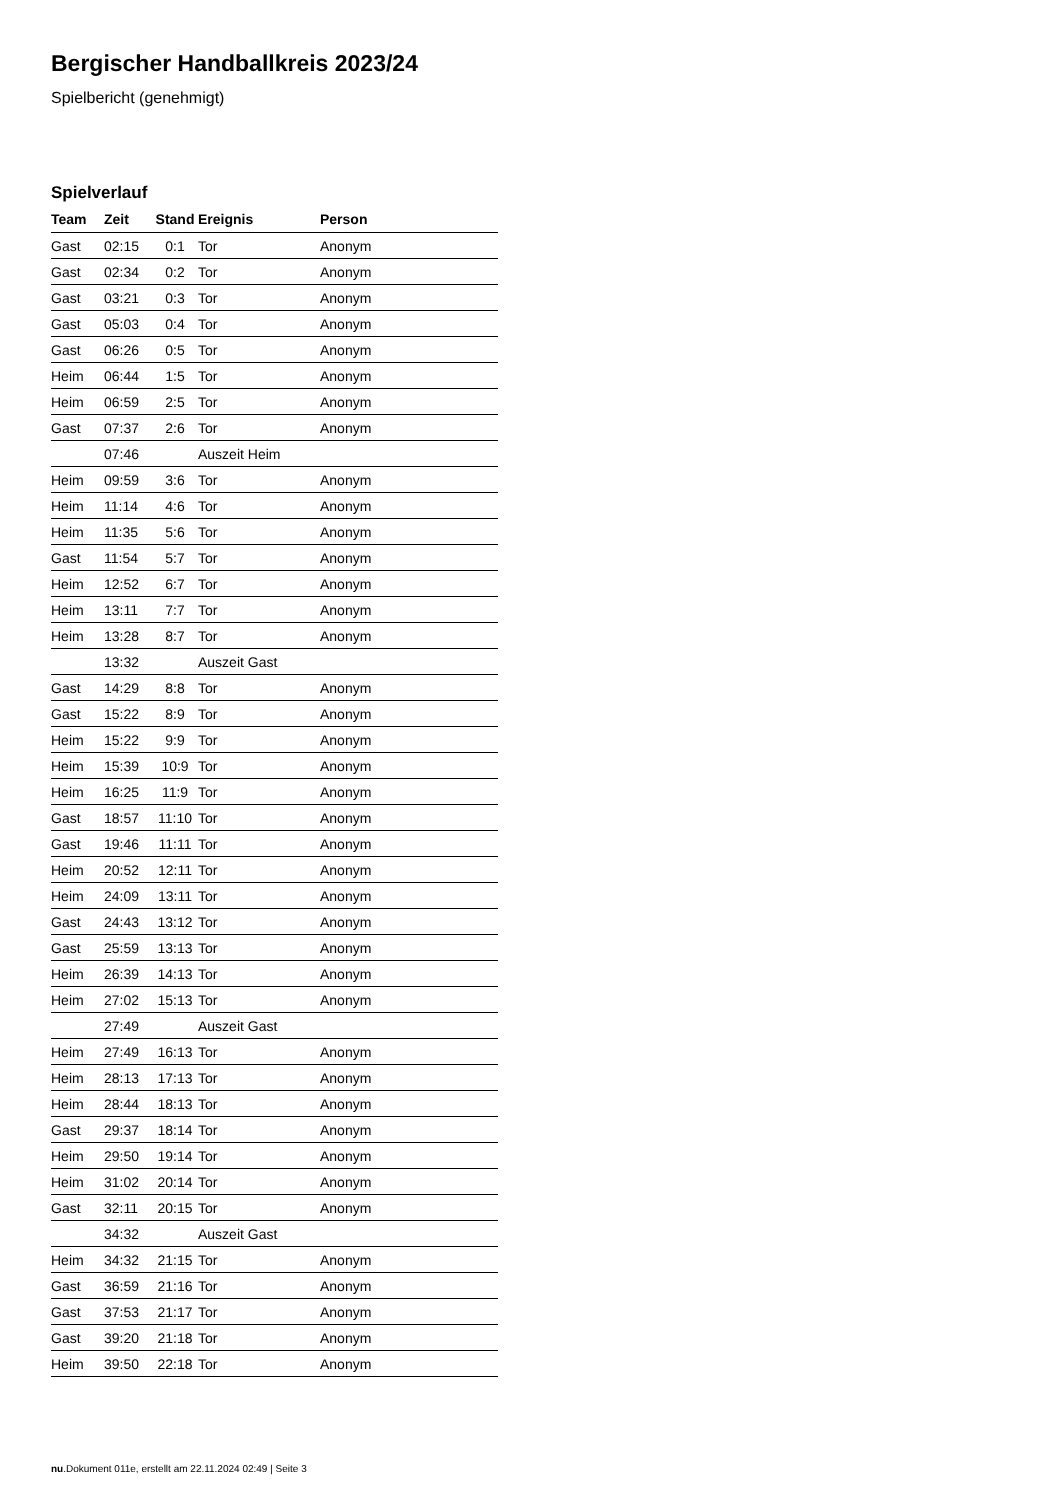Bergischer Handballkreis 2023/24
Spielbericht (genehmigt)
Spielverlauf
| Team | Zeit | Stand | Ereignis | Person |
| --- | --- | --- | --- | --- |
| Gast | 02:15 | 0:1 | Tor | Anonym |
| Gast | 02:34 | 0:2 | Tor | Anonym |
| Gast | 03:21 | 0:3 | Tor | Anonym |
| Gast | 05:03 | 0:4 | Tor | Anonym |
| Gast | 06:26 | 0:5 | Tor | Anonym |
| Heim | 06:44 | 1:5 | Tor | Anonym |
| Heim | 06:59 | 2:5 | Tor | Anonym |
| Gast | 07:37 | 2:6 | Tor | Anonym |
| | 07:46 | | Auszeit Heim | |
| Heim | 09:59 | 3:6 | Tor | Anonym |
| Heim | 11:14 | 4:6 | Tor | Anonym |
| Heim | 11:35 | 5:6 | Tor | Anonym |
| Gast | 11:54 | 5:7 | Tor | Anonym |
| Heim | 12:52 | 6:7 | Tor | Anonym |
| Heim | 13:11 | 7:7 | Tor | Anonym |
| Heim | 13:28 | 8:7 | Tor | Anonym |
| | 13:32 | | Auszeit Gast | |
| Gast | 14:29 | 8:8 | Tor | Anonym |
| Gast | 15:22 | 8:9 | Tor | Anonym |
| Heim | 15:22 | 9:9 | Tor | Anonym |
| Heim | 15:39 | 10:9 | Tor | Anonym |
| Heim | 16:25 | 11:9 | Tor | Anonym |
| Gast | 18:57 | 11:10 | Tor | Anonym |
| Gast | 19:46 | 11:11 | Tor | Anonym |
| Heim | 20:52 | 12:11 | Tor | Anonym |
| Heim | 24:09 | 13:11 | Tor | Anonym |
| Gast | 24:43 | 13:12 | Tor | Anonym |
| Gast | 25:59 | 13:13 | Tor | Anonym |
| Heim | 26:39 | 14:13 | Tor | Anonym |
| Heim | 27:02 | 15:13 | Tor | Anonym |
| | 27:49 | | Auszeit Gast | |
| Heim | 27:49 | 16:13 | Tor | Anonym |
| Heim | 28:13 | 17:13 | Tor | Anonym |
| Heim | 28:44 | 18:13 | Tor | Anonym |
| Gast | 29:37 | 18:14 | Tor | Anonym |
| Heim | 29:50 | 19:14 | Tor | Anonym |
| Heim | 31:02 | 20:14 | Tor | Anonym |
| Gast | 32:11 | 20:15 | Tor | Anonym |
| | 34:32 | | Auszeit Gast | |
| Heim | 34:32 | 21:15 | Tor | Anonym |
| Gast | 36:59 | 21:16 | Tor | Anonym |
| Gast | 37:53 | 21:17 | Tor | Anonym |
| Gast | 39:20 | 21:18 | Tor | Anonym |
| Heim | 39:50 | 22:18 | Tor | Anonym |
nu.Dokument 011e, erstellt am 22.11.2024 02:49 | Seite 3